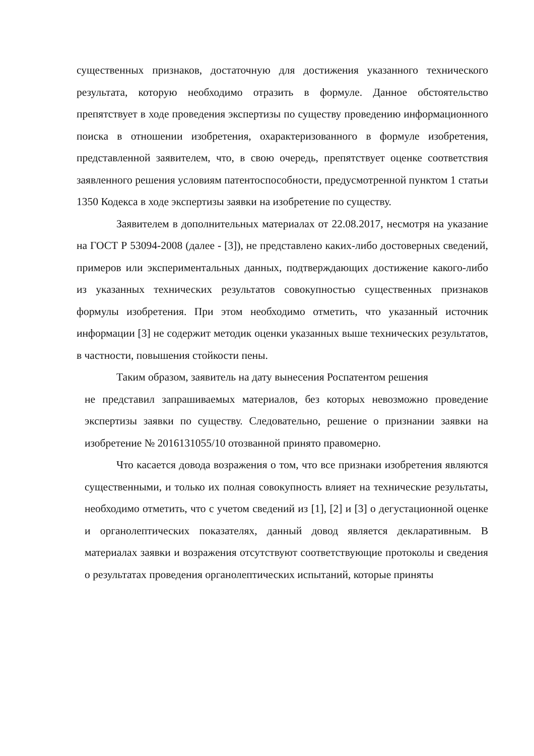существенных признаков, достаточную для достижения указанного технического результата, которую необходимо отразить в формуле. Данное обстоятельство препятствует в ходе проведения экспертизы по существу проведению информационного поиска в отношении изобретения, охарактеризованного в формуле изобретения, представленной заявителем, что, в свою очередь, препятствует оценке соответствия заявленного решения условиям патентоспособности, предусмотренной пунктом 1 статьи 1350 Кодекса в ходе экспертизы заявки на изобретение по существу.
Заявителем в дополнительных материалах от 22.08.2017, несмотря на указание на ГОСТ Р 53094-2008 (далее - [3]), не представлено каких-либо достоверных сведений, примеров или экспериментальных данных, подтверждающих достижение какого-либо из указанных технических результатов совокупностью существенных признаков формулы изобретения. При этом необходимо отметить, что указанный источник информации [3] не содержит методик оценки указанных выше технических результатов, в частности, повышения стойкости пены.
Таким образом, заявитель на дату вынесения Роспатентом решения
не представил запрашиваемых материалов, без которых невозможно проведение экспертизы заявки по существу. Следовательно, решение о признании заявки на изобретение № 2016131055/10 отозванной принято правомерно.
Что касается довода возражения о том, что все признаки изобретения являются существенными, и только их полная совокупность влияет на технические результаты, необходимо отметить, что с учетом сведений из [1], [2] и [3] о дегустационной оценке и органолептических показателях, данный довод является декларативным. В материалах заявки и возражения отсутствуют соответствующие протоколы и сведения о результатах проведения органолептических испытаний, которые приняты